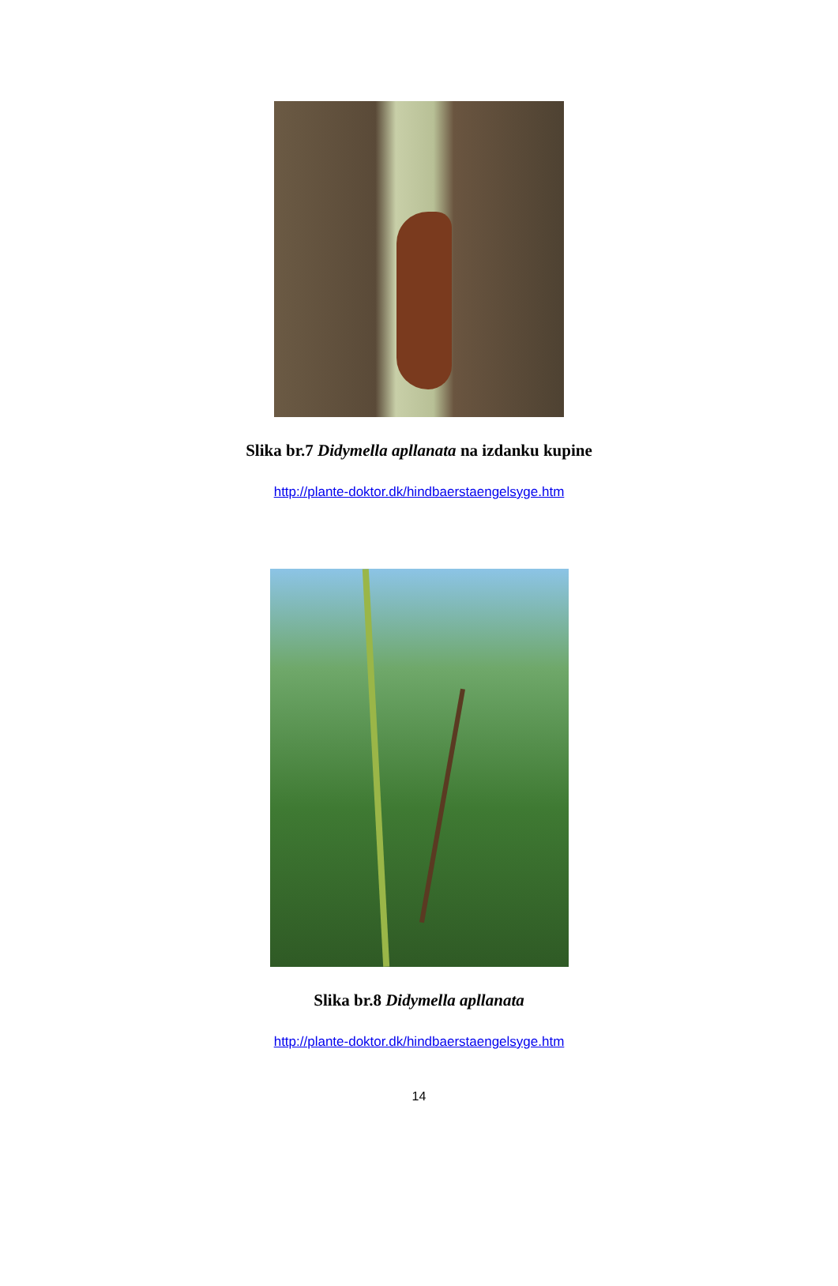Slika br.7 Didymella apllanata na izdanku kupine
http://plante-doktor.dk/hindbaerstaengelsyge.htm
Slika br.8 Didymella apllanata
http://plante-doktor.dk/hindbaerstaengelsyge.htm
14